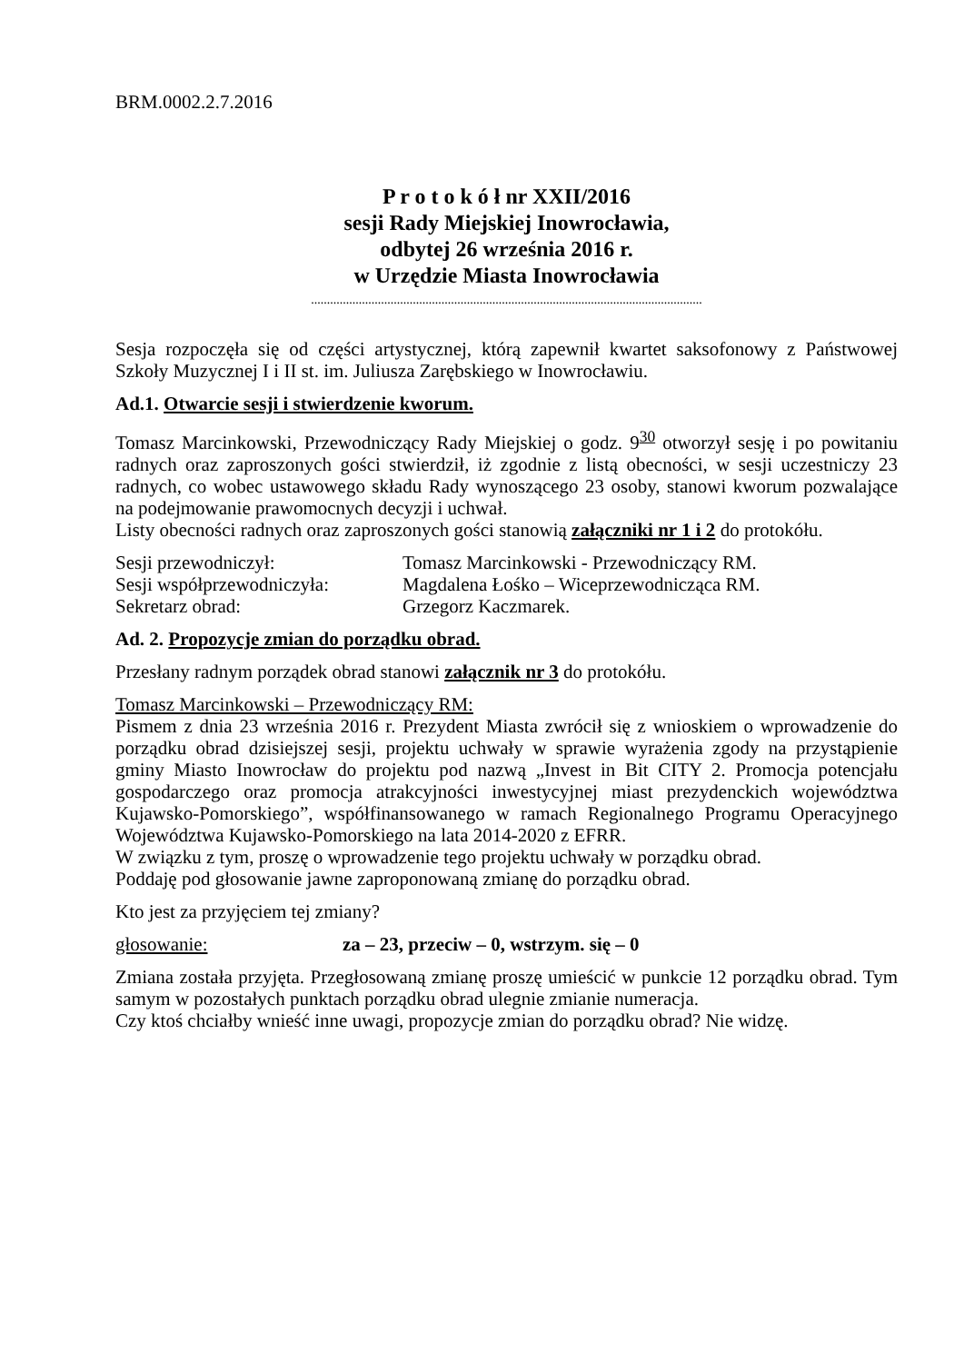BRM.0002.2.7.2016
P r o t o k ó ł nr XXII/2016
sesji Rady Miejskiej Inowrocławia,
odbytej 26 września 2016 r.
w Urzędzie Miasta Inowrocławia
...........................................................................................................................
Sesja rozpoczęła się od części artystycznej, którą zapewnił kwartet saksofonowy z Państwowej Szkoły Muzycznej I i II st. im. Juliusza Zarębskiego w Inowrocławiu.
Ad.1. Otwarcie sesji i stwierdzenie kworum.
Tomasz Marcinkowski, Przewodniczący Rady Miejskiej o godz. 9<sup>30</sup> otworzył sesję i po powitaniu radnych oraz zaproszonych gości stwierdził, iż zgodnie z listą obecności, w sesji uczestniczy 23 radnych, co wobec ustawowego składu Rady wynoszącego 23 osoby, stanowi kworum pozwalające na podejmowanie prawomocnych decyzji i uchwał.
Listy obecności radnych oraz zaproszonych gości stanowią załączniki nr 1 i 2 do protokółu.
Sesji przewodniczył: Tomasz Marcinkowski - Przewodniczący RM.
Sesji współprzewodniczyła: Magdalena Łośko – Wiceprzewodnicząca RM.
Sekretarz obrad: Grzegorz Kaczmarek.
Ad. 2. Propozycje zmian do porządku obrad.
Przesłany radnym porządek obrad stanowi załącznik nr 3 do protokółu.
Tomasz Marcinkowski – Przewodniczący RM:
Pismem z dnia 23 września 2016 r. Prezydent Miasta zwrócił się z wnioskiem o wprowadzenie do porządku obrad dzisiejszej sesji, projektu uchwały w sprawie wyrażenia zgody na przystąpienie gminy Miasto Inowrocław do projektu pod nazwą „Invest in Bit CITY 2. Promocja potencjału gospodarczego oraz promocja atrakcyjności inwestycyjnej miast prezydenckich województwa Kujawsko-Pomorskiego”, współfinansowanego w ramach Regionalnego Programu Operacyjnego Województwa Kujawsko-Pomorskiego na lata 2014-2020 z EFRR.
W związku z tym, proszę o wprowadzenie tego projektu uchwały w porządku obrad.
Poddaję pod głosowanie jawne zaproponowaną zmianę do porządku obrad.
Kto jest za przyjęciem tej zmiany?
głosowanie: za – 23, przeciw – 0, wstrzym. się – 0
Zmiana została przyjęta. Przegłosowaną zmianę proszę umieścić w punkcie 12 porządku obrad. Tym samym w pozostałych punktach porządku obrad ulegnie zmianie numeracja.
Czy ktoś chciałby wnieść inne uwagi, propozycje zmian do porządku obrad? Nie widzę.